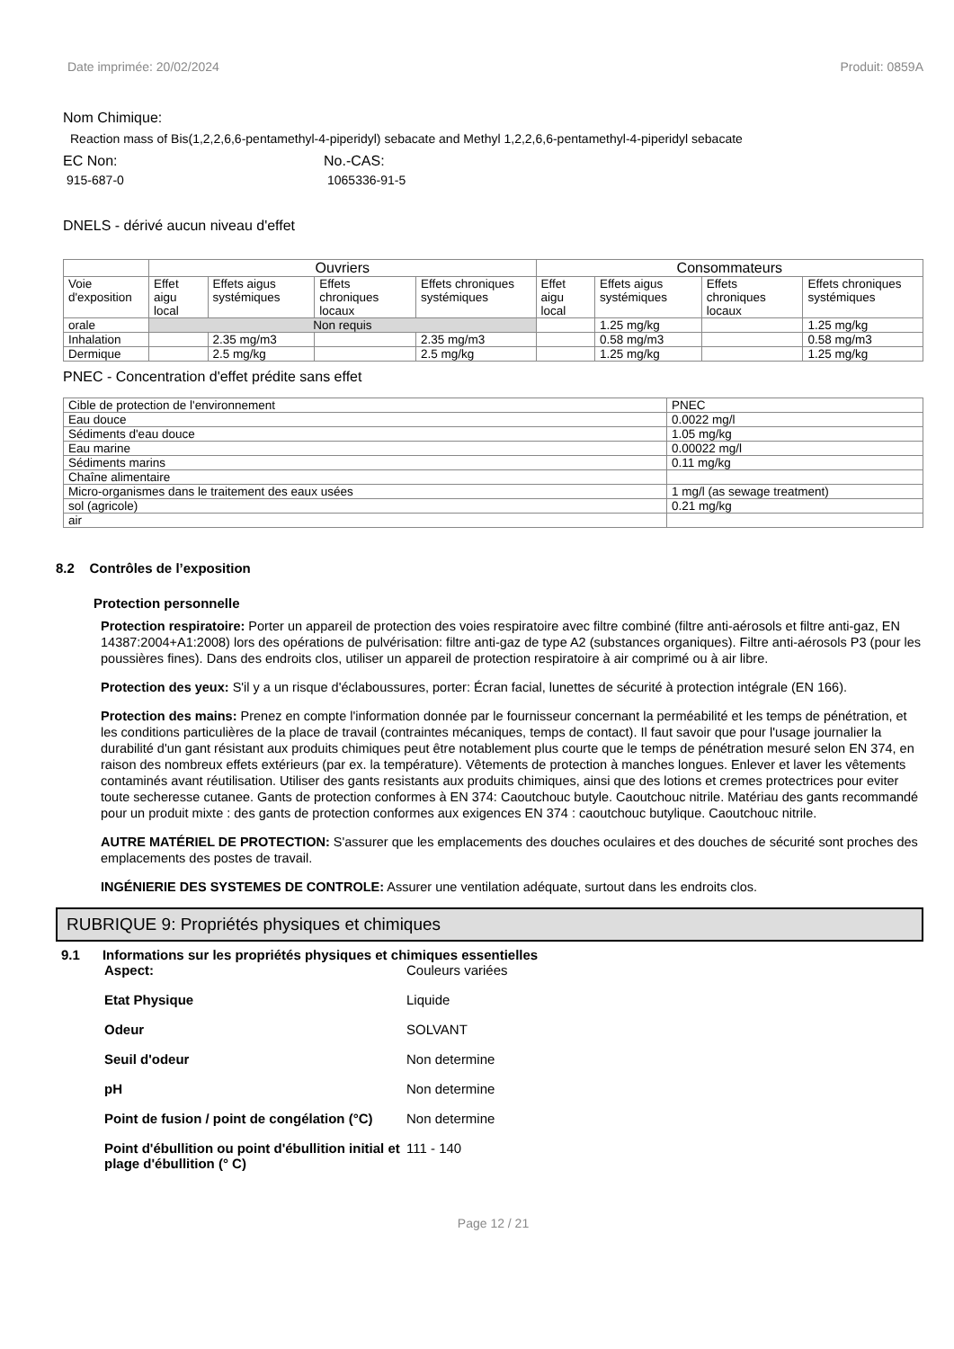Date imprimée: 20/02/2024 Produit: 0859A
Nom Chimique:
Reaction mass of Bis(1,2,2,6,6-pentamethyl-4-piperidyl) sebacate and Methyl 1,2,2,6,6-pentamethyl-4-piperidyl sebacate
EC Non:
915-687-0
No.-CAS:
1065336-91-5
DNELS - dérivé aucun niveau d'effet
| | Ouvriers | | | | Consommateurs | | | |
| --- | --- | --- | --- | --- | --- | --- | --- | --- |
| Voie d'exposition | Effet aigu local | Effets aigus systémiques | Effets chroniques locaux | Effets chroniques systémiques | Effet aigu local | Effets aigus systémiques | Effets chroniques locaux | Effets chroniques systémiques |
| orale | Non requis | | | | | 1.25 mg/kg | | 1.25 mg/kg |
| Inhalation | | 2.35 mg/m3 | | 2.35 mg/m3 | | 0.58 mg/m3 | | 0.58 mg/m3 |
| Dermique | | 2.5 mg/kg | | 2.5 mg/kg | | 1.25 mg/kg | | 1.25 mg/kg |
PNEC - Concentration d'effet prédite sans effet
| Cible de protection de l'environnement | PNEC |
| Eau douce | 0.0022 mg/l |
| Sédiments d'eau douce | 1.05 mg/kg |
| Eau marine | 0.00022 mg/l |
| Sédiments marins | 0.11 mg/kg |
| Chaîne alimentaire | |
| Micro-organismes dans le traitement des eaux usées | 1 mg/l (as sewage treatment) |
| sol (agricole) | 0.21 mg/kg |
| air | |
8.2 Contrôles de l’exposition
Protection personnelle
Protection respiratoire: Porter un appareil de protection des voies respiratoire avec filtre combiné (filtre anti-aérosols et filtre anti-gaz, EN 14387:2004+A1:2008) lors des opérations de pulvérisation: filtre anti-gaz de type A2 (substances organiques). Filtre anti-aérosols P3 (pour les poussières fines). Dans des endroits clos, utiliser un appareil de protection respiratoire à air comprimé ou à air libre.
Protection des yeux: S'il y a un risque d'éclaboussures, porter: Écran facial, lunettes de sécurité à protection intégrale (EN 166).
Protection des mains: Prenez en compte l'information donnée par le fournisseur concernant la perméabilité et les temps de pénétration, et les conditions particulières de la place de travail (contraintes mécaniques, temps de contact). Il faut savoir que pour l'usage journalier la durabilité d'un gant résistant aux produits chimiques peut être notablement plus courte que le temps de pénétration mesuré selon EN 374, en raison des nombreux effets extérieurs (par ex. la température). Vêtements de protection à manches longues. Enlever et laver les vêtements contaminés avant réutilisation. Utiliser des gants resistants aux produits chimiques, ainsi que des lotions et cremes protectrices pour eviter toute secheresse cutanee. Gants de protection conformes à EN 374: Caoutchouc butyle. Caoutchouc nitrile. Matériau des gants recommandé pour un produit mixte : des gants de protection conformes aux exigences EN 374 : caoutchouc butylique. Caoutchouc nitrile.
AUTRE MATÉRIEL DE PROTECTION: S'assurer que les emplacements des douches oculaires et des douches de sécurité sont proches des emplacements des postes de travail.
INGÉNIERIE DES SYSTEMES DE CONTROLE: Assurer une ventilation adéquate, surtout dans les endroits clos.
RUBRIQUE 9: Propriétés physiques et chimiques
9.1 Informations sur les propriétés physiques et chimiques essentielles
Aspect: Couleurs variées Etat Physique Liquide Odeur SOLVANT Seuil d'odeur Non determine pH Non determine Point de fusion / point de congélation (°C) Non determine Point d'ébullition ou point d'ébullition initial et plage d'ébullition (° C) 111 - 140
Page 12 / 21